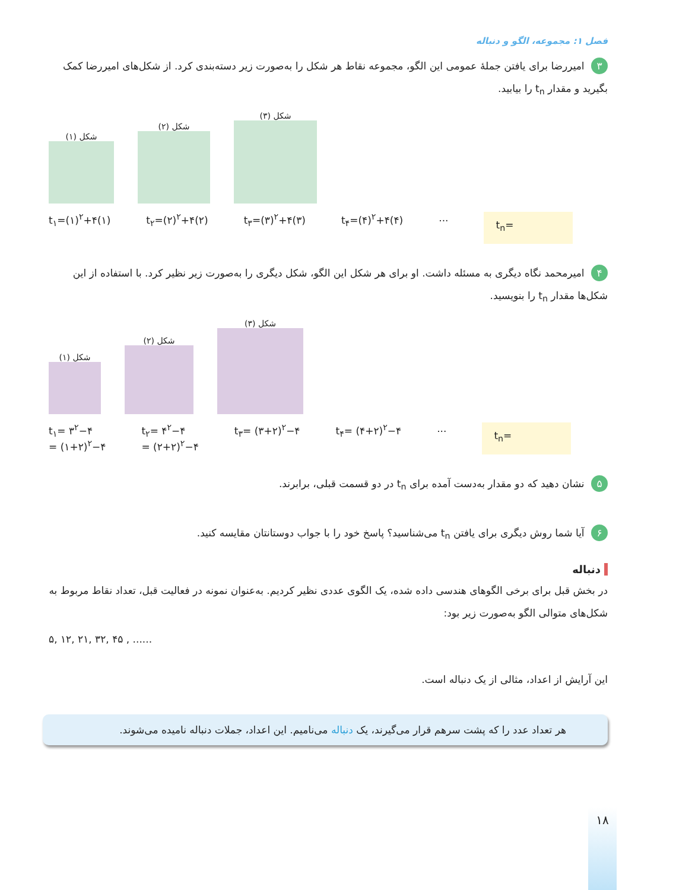فصل ۱: مجموعه، الگو و دنباله
۳ امیررضا برای یافتن جملهٔ عمومی این الگو، مجموعه نقاط هر شکل را به‌صورت زیر دسته‌بندی کرد. از شکل‌های امیررضا کمک بگیرید و مقدار t<sub>n</sub> را بیابید.
شکل (۱)
شکل (۲)
شکل (۳)
t<sub>۱</sub>=(۱)<sup>۲</sup>+۴(۱) t<sub>۲</sub>=(۲)<sup>۲</sup>+۴(۲) t<sub>۳</sub>=(۳)<sup>۲</sup>+۴(۳) t<sub>۴</sub>=(۴)<sup>۲</sup>+۴(۴) ... t<sub>n</sub>=
۴ امیرمحمد نگاه دیگری به مسئله داشت. او برای هر شکل این الگو، شکل دیگری را به‌صورت زیر نظیر کرد. با استفاده از این شکل‌ها مقدار t<sub>n</sub> را بنویسید.
شکل (۱)
شکل (۲)
شکل (۳)
t<sub>۱</sub>= ۳<sup>۲</sup>−۴
= (۱+۲)<sup>۲</sup>−۴ t<sub>۲</sub>= ۴<sup>۲</sup>−۴
= (۲+۲)<sup>۲</sup>−۴ t<sub>۳</sub>= (۳+۲)<sup>۲</sup>−۴ t<sub>۴</sub>= (۴+۲)<sup>۲</sup>−۴ ... t<sub>n</sub>=
۵ نشان دهید که دو مقدار به‌دست آمده برای t<sub>n</sub> در دو قسمت قبلی، برابرند.
۶ آیا شما روش دیگری برای یافتن t<sub>n</sub> می‌شناسید؟ پاسخ خود را با جواب دوستانتان مقایسه کنید.
دنباله
در بخش قبل برای برخی الگوهای هندسی داده شده، یک الگوی عددی نظیر کردیم. به‌عنوان نمونه در فعالیت قبل، تعداد نقاط مربوط به شکل‌های متوالی الگو به‌صورت زیر بود:
۵, ۱۲, ۲۱, ۳۲, ۴۵ , ......
این آرایش از اعداد، مثالی از یک دنباله است.
هر تعداد عدد را که پشت سرهم قرار می‌گیرند، یک دنباله می‌نامیم. این اعداد، جملات دنباله نامیده می‌شوند.
۱۸